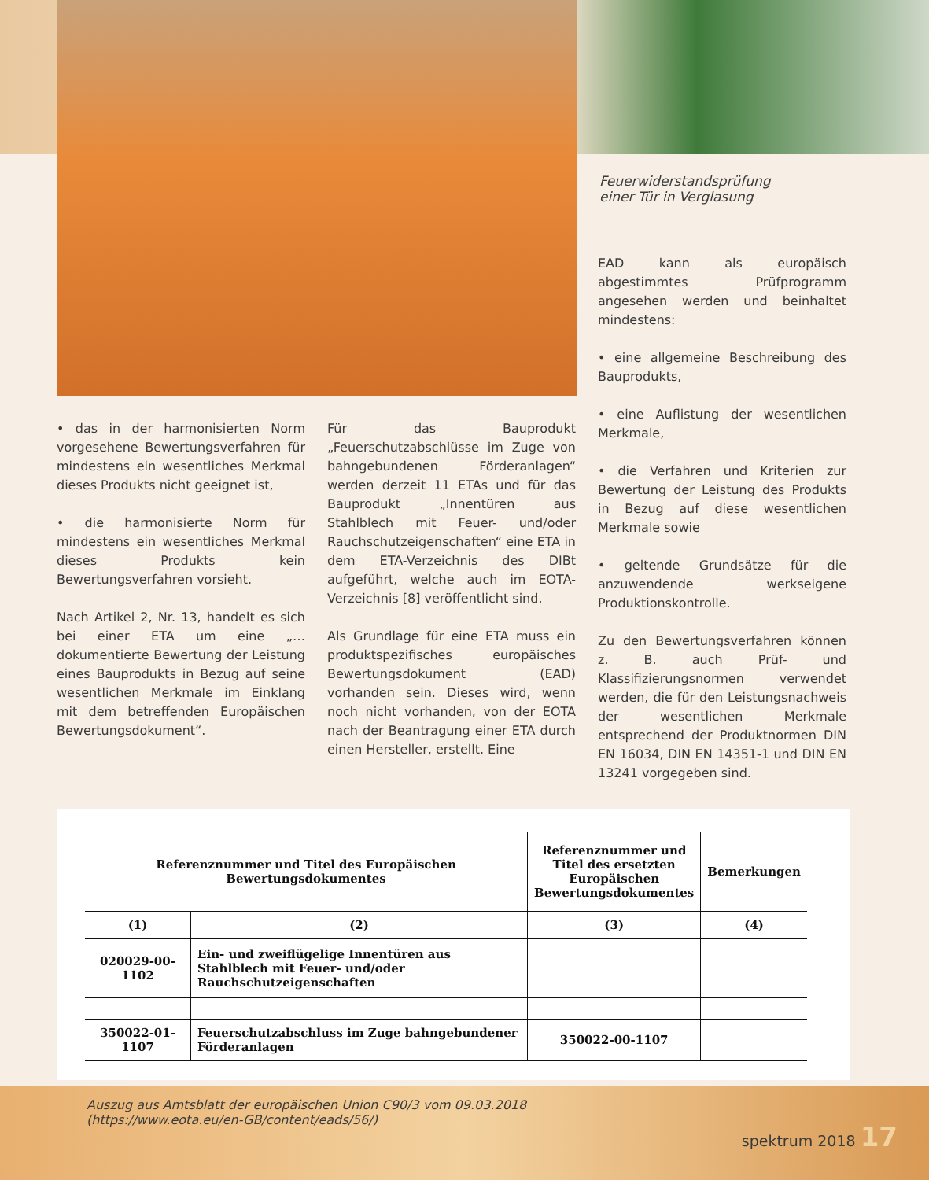Feuerwiderstandsprüfung
einer Tür in Verglasung
• das in der harmonisierten Norm vorgesehene Bewertungsverfahren für mindestens ein wesentliches Merkmal dieses Produkts nicht geeignet ist,
• die harmonisierte Norm für mindestens ein wesentliches Merkmal dieses Produkts kein Bewertungsverfahren vorsieht.
Nach Artikel 2, Nr. 13, handelt es sich bei einer ETA um eine „… dokumentierte Bewertung der Leistung eines Bauprodukts in Bezug auf seine wesentlichen Merkmale im Einklang mit dem betreffenden Europäischen Bewertungsdokument“.
Für das Bauprodukt „Feuerschutzabschlüsse im Zuge von bahngebundenen Förderanlagen“ werden derzeit 11 ETAs und für das Bauprodukt „Innentüren aus Stahlblech mit Feuer- und/oder Rauchschutzeigenschaften“ eine ETA in dem ETA-Verzeichnis des DIBt aufgeführt, welche auch im EOTA-Verzeichnis [8] veröffentlicht sind.
Als Grundlage für eine ETA muss ein produktspezifisches europäisches Bewertungsdokument (EAD) vorhanden sein. Dieses wird, wenn noch nicht vorhanden, von der EOTA nach der Beantragung einer ETA durch einen Hersteller, erstellt. Eine
EAD kann als europäisch abgestimmtes Prüfprogramm angesehen werden und beinhaltet mindestens:
• eine allgemeine Beschreibung des Bauprodukts,
• eine Auflistung der wesentlichen Merkmale,
• die Verfahren und Kriterien zur Bewertung der Leistung des Produkts in Bezug auf diese wesentlichen Merkmale sowie
• geltende Grundsätze für die anzuwendende werkseigene Produktionskontrolle.
Zu den Bewertungsverfahren können z. B. auch Prüf- und Klassifizierungsnormen verwendet werden, die für den Leistungsnachweis der wesentlichen Merkmale entsprechend der Produktnormen DIN EN 16034, DIN EN 14351-1 und DIN EN 13241 vorgegeben sind.
| Referenznummer und Titel des Europäischen Bewertungsdokumentes | | Referenznummer und Titel des ersetzten Europäischen Bewertungsdokumentes | Bemerkungen |
| --- | --- | --- | --- |
| (1) | (2) | (3) | (4) |
| 020029-00-1102 | Ein- und zweiflügelige Innentüren aus Stahlblech mit Feuer- und/oder Rauchschutzeigenschaften | | |
| 350022-01-1107 | Feuerschutzabschluss im Zuge bahngebundener Förderanlagen | 350022-00-1107 | |
Auszug aus Amtsblatt der europäischen Union C90/3 vom 09.03.2018
(https://www.eota.eu/en-GB/content/eads/56/)
spektrum 2018 17